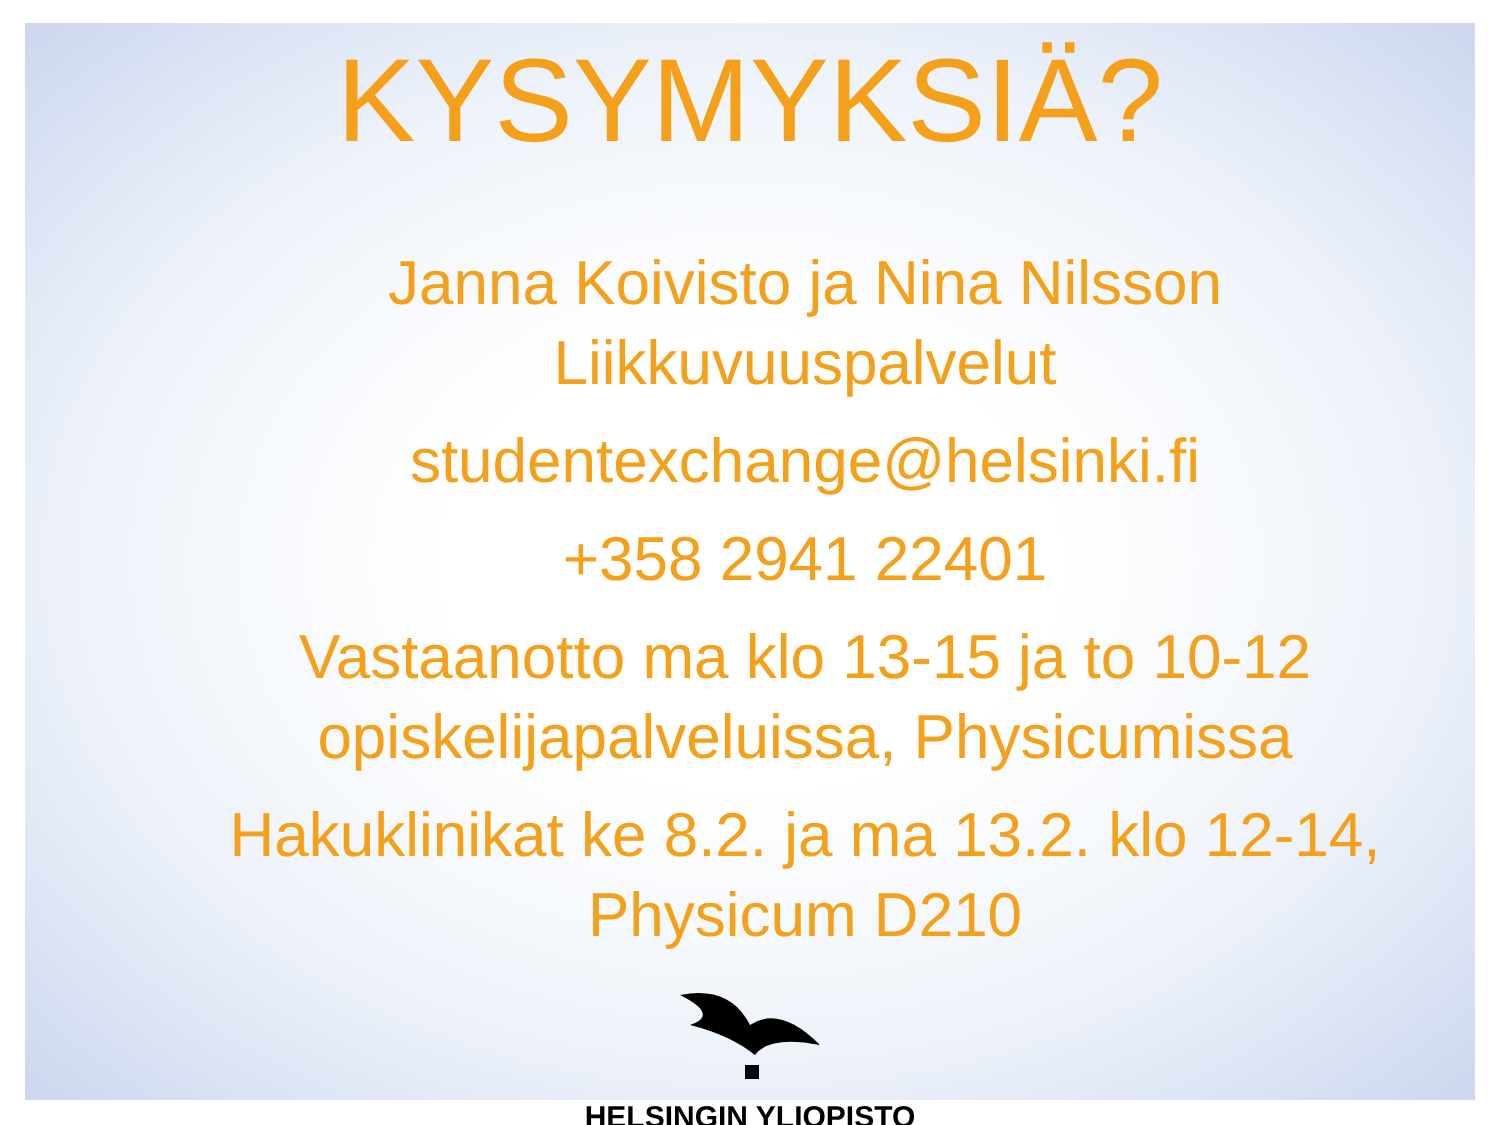KYSYMYKSIÄ?
Janna Koivisto ja Nina Nilsson
Liikkuvuuspalvelut
studentexchange@helsinki.fi
+358 2941 22401
Vastaanotto ma klo 13-15 ja to 10-12
opiskelijapalveluissa, Physicumissa
Hakuklinikat ke 8.2. ja ma 13.2. klo 12-14,
Physicum D210
HELSINGIN YLIOPISTO